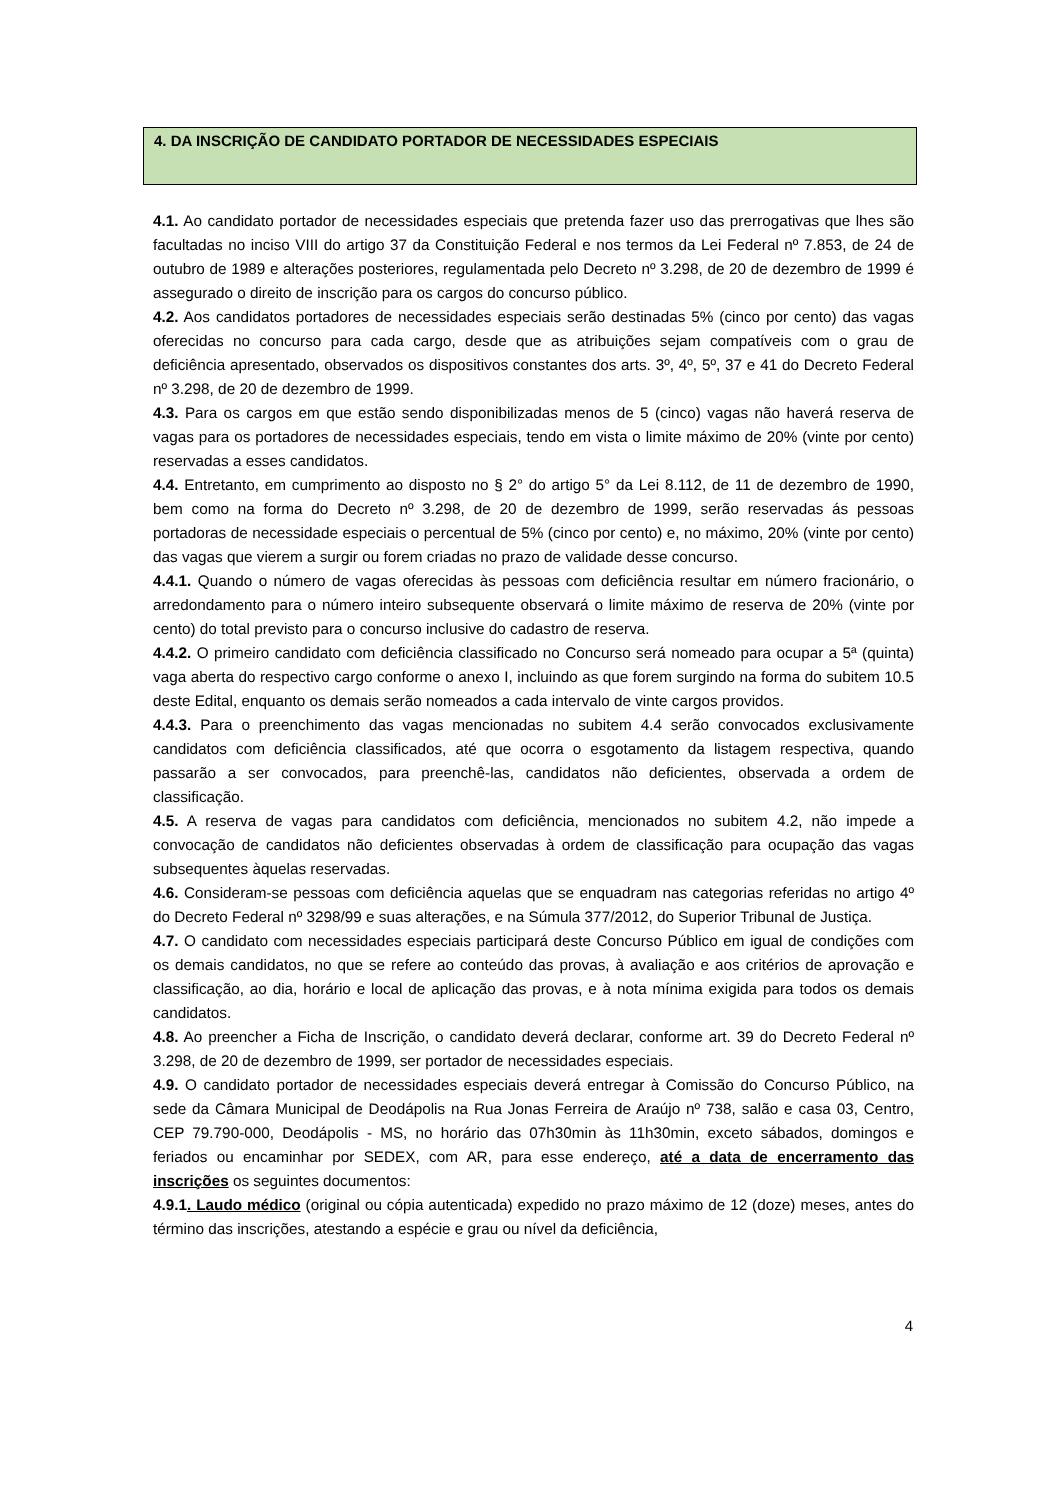4. DA INSCRIÇÃO DE CANDIDATO PORTADOR DE NECESSIDADES ESPECIAIS
4.1. Ao candidato portador de necessidades especiais que pretenda fazer uso das prerrogativas que lhes são facultadas no inciso VIII do artigo 37 da Constituição Federal e nos termos da Lei Federal nº 7.853, de 24 de outubro de 1989 e alterações posteriores, regulamentada pelo Decreto nº 3.298, de 20 de dezembro de 1999 é assegurado o direito de inscrição para os cargos do concurso público.
4.2. Aos candidatos portadores de necessidades especiais serão destinadas 5% (cinco por cento) das vagas oferecidas no concurso para cada cargo, desde que as atribuições sejam compatíveis com o grau de deficiência apresentado, observados os dispositivos constantes dos arts. 3º, 4º, 5º, 37 e 41 do Decreto Federal nº 3.298, de 20 de dezembro de 1999.
4.3. Para os cargos em que estão sendo disponibilizadas menos de 5 (cinco) vagas não haverá reserva de vagas para os portadores de necessidades especiais, tendo em vista o limite máximo de 20% (vinte por cento) reservadas a esses candidatos.
4.4. Entretanto, em cumprimento ao disposto no § 2° do artigo 5° da Lei 8.112, de 11 de dezembro de 1990, bem como na forma do Decreto nº 3.298, de 20 de dezembro de 1999, serão reservadas ás pessoas portadoras de necessidade especiais o percentual de 5% (cinco por cento) e, no máximo, 20% (vinte por cento) das vagas que vierem a surgir ou forem criadas no prazo de validade desse concurso.
4.4.1. Quando o número de vagas oferecidas às pessoas com deficiência resultar em número fracionário, o arredondamento para o número inteiro subsequente observará o limite máximo de reserva de 20% (vinte por cento) do total previsto para o concurso inclusive do cadastro de reserva.
4.4.2. O primeiro candidato com deficiência classificado no Concurso será nomeado para ocupar a 5ª (quinta) vaga aberta do respectivo cargo conforme o anexo I, incluindo as que forem surgindo na forma do subitem 10.5 deste Edital, enquanto os demais serão nomeados a cada intervalo de vinte cargos providos.
4.4.3. Para o preenchimento das vagas mencionadas no subitem 4.4 serão convocados exclusivamente candidatos com deficiência classificados, até que ocorra o esgotamento da listagem respectiva, quando passarão a ser convocados, para preenchê-las, candidatos não deficientes, observada a ordem de classificação.
4.5. A reserva de vagas para candidatos com deficiência, mencionados no subitem 4.2, não impede a convocação de candidatos não deficientes observadas à ordem de classificação para ocupação das vagas subsequentes àquelas reservadas.
4.6. Consideram-se pessoas com deficiência aquelas que se enquadram nas categorias referidas no artigo 4º do Decreto Federal nº 3298/99 e suas alterações, e na Súmula 377/2012, do Superior Tribunal de Justiça.
4.7. O candidato com necessidades especiais participará deste Concurso Público em igual de condições com os demais candidatos, no que se refere ao conteúdo das provas, à avaliação e aos critérios de aprovação e classificação, ao dia, horário e local de aplicação das provas, e à nota mínima exigida para todos os demais candidatos.
4.8. Ao preencher a Ficha de Inscrição, o candidato deverá declarar, conforme art. 39 do Decreto Federal nº 3.298, de 20 de dezembro de 1999, ser portador de necessidades especiais.
4.9. O candidato portador de necessidades especiais deverá entregar à Comissão do Concurso Público, na sede da Câmara Municipal de Deodápolis na Rua Jonas Ferreira de Araújo nº 738, salão e casa 03, Centro, CEP 79.790-000, Deodápolis - MS, no horário das 07h30min às 11h30min, exceto sábados, domingos e feriados ou encaminhar por SEDEX, com AR, para esse endereço, até a data de encerramento das inscrições os seguintes documentos:
4.9.1. Laudo médico (original ou cópia autenticada) expedido no prazo máximo de 12 (doze) meses, antes do término das inscrições, atestando a espécie e grau ou nível da deficiência,
4